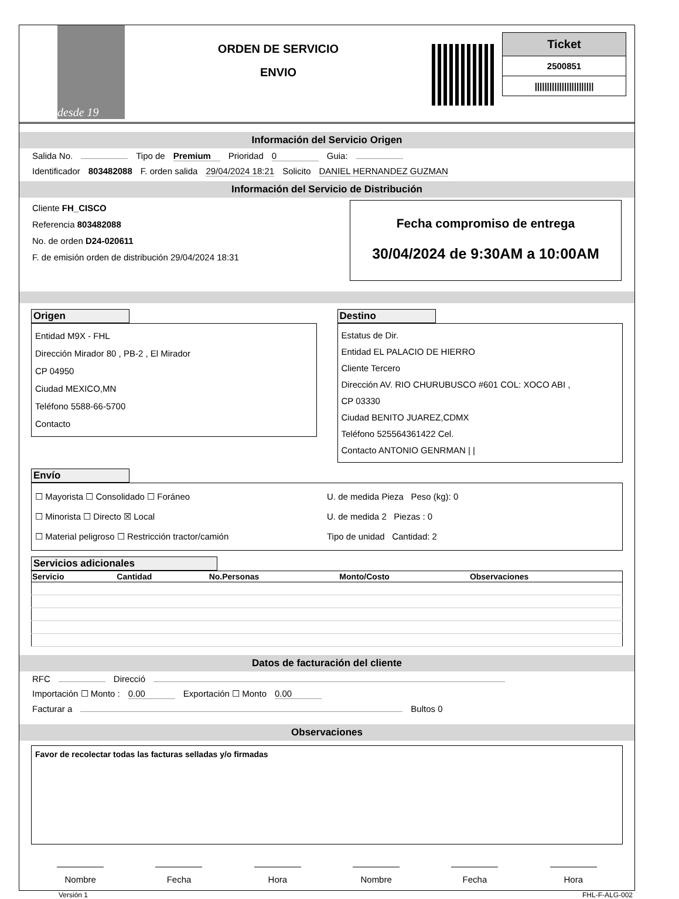desde 19
ORDEN DE SERVICIO
ENVIO
Ticket
2500851
||||||||||||||||||||||||
Información del Servicio Origen
Salida No. Tipo de Premium Prioridad 0 Guia:
Identificador 803482088 F. orden salida 29/04/2024 18:21 Solicito DANIEL HERNANDEZ GUZMAN
Información del Servicio de Distribución
Cliente FH_CISCO
Referencia 803482088
No. de orden D24-020611
F. de emisión orden de distribución 29/04/2024 18:31
Fecha compromiso de entrega
30/04/2024 de 9:30AM a 10:00AM
Origen
Entidad M9X - FHL
Dirección Mirador 80 , PB-2 , El Mirador
CP 04950
Ciudad MEXICO,MN
Teléfono 5588-66-5700
Contacto
Destino
Estatus de Dir.
Entidad EL PALACIO DE HIERRO
Cliente Tercero
Dirección AV. RIO CHURUBUSCO #601 COL: XOCO ABI ,
CP 03330
Ciudad BENITO JUAREZ,CDMX
Teléfono 525564361422 Cel.
Contacto ANTONIO GENRMAN | |
Envío
☐ Mayorista ☐ Consolidado ☐ Foráneo
☐ Minorista ☐ Directo ☒ Local
☐ Material peligroso ☐ Restricción tractor/camión
U. de medida Pieza Peso (kg): 0
U. de medida 2 Piezas : 0
Tipo de unidad Cantidad: 2
Servicios adicionales
| Servicio | Cantidad | No.Personas | Monto/Costo | Observaciones |
| --- | --- | --- | --- | --- |
Datos de facturación del cliente
RFC Direcció
Importación ☐ Monto : 0.00 Exportación ☐ Monto 0.00
Facturar a Bultos 0
Observaciones
Favor de recolectar todas las facturas selladas y/o firmadas
Nombre Fecha Hora Nombre Fecha Hora
Versión 1 FHL-F-ALG-002